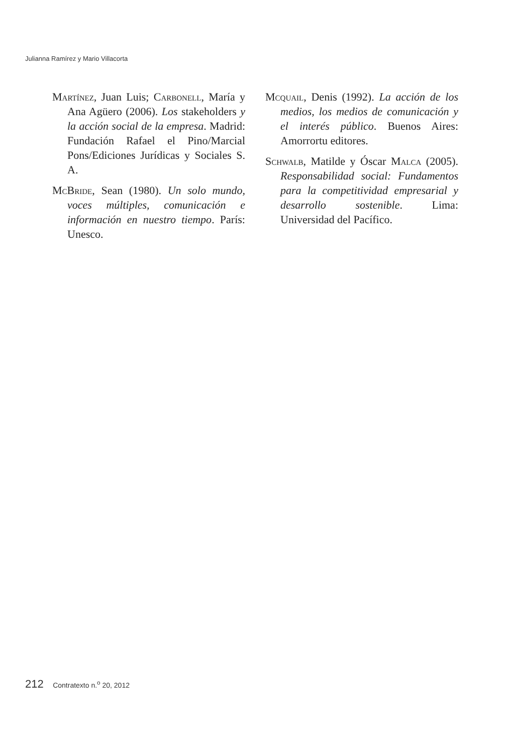Julianna Ramírez y Mario Villacorta
Martínez, Juan Luis; Carbonell, María y Ana Agüero (2006). Los stakeholders y la acción social de la empresa. Madrid: Fundación Rafael el Pino/Marcial Pons/Ediciones Jurídicas y Sociales S. A.
McBride, Sean (1980). Un solo mundo, voces múltiples, comunicación e información en nuestro tiempo. París: Unesco.
Mcquail, Denis (1992). La acción de los medios, los medios de comunicación y el interés público. Buenos Aires: Amorrortu editores.
Schwalb, Matilde y Óscar Malca (2005). Responsabilidad social: Fundamentos para la competitividad empresarial y desarrollo sostenible. Lima: Universidad del Pacífico.
212 Contratexto n.<sup>o</sup> 20, 2012